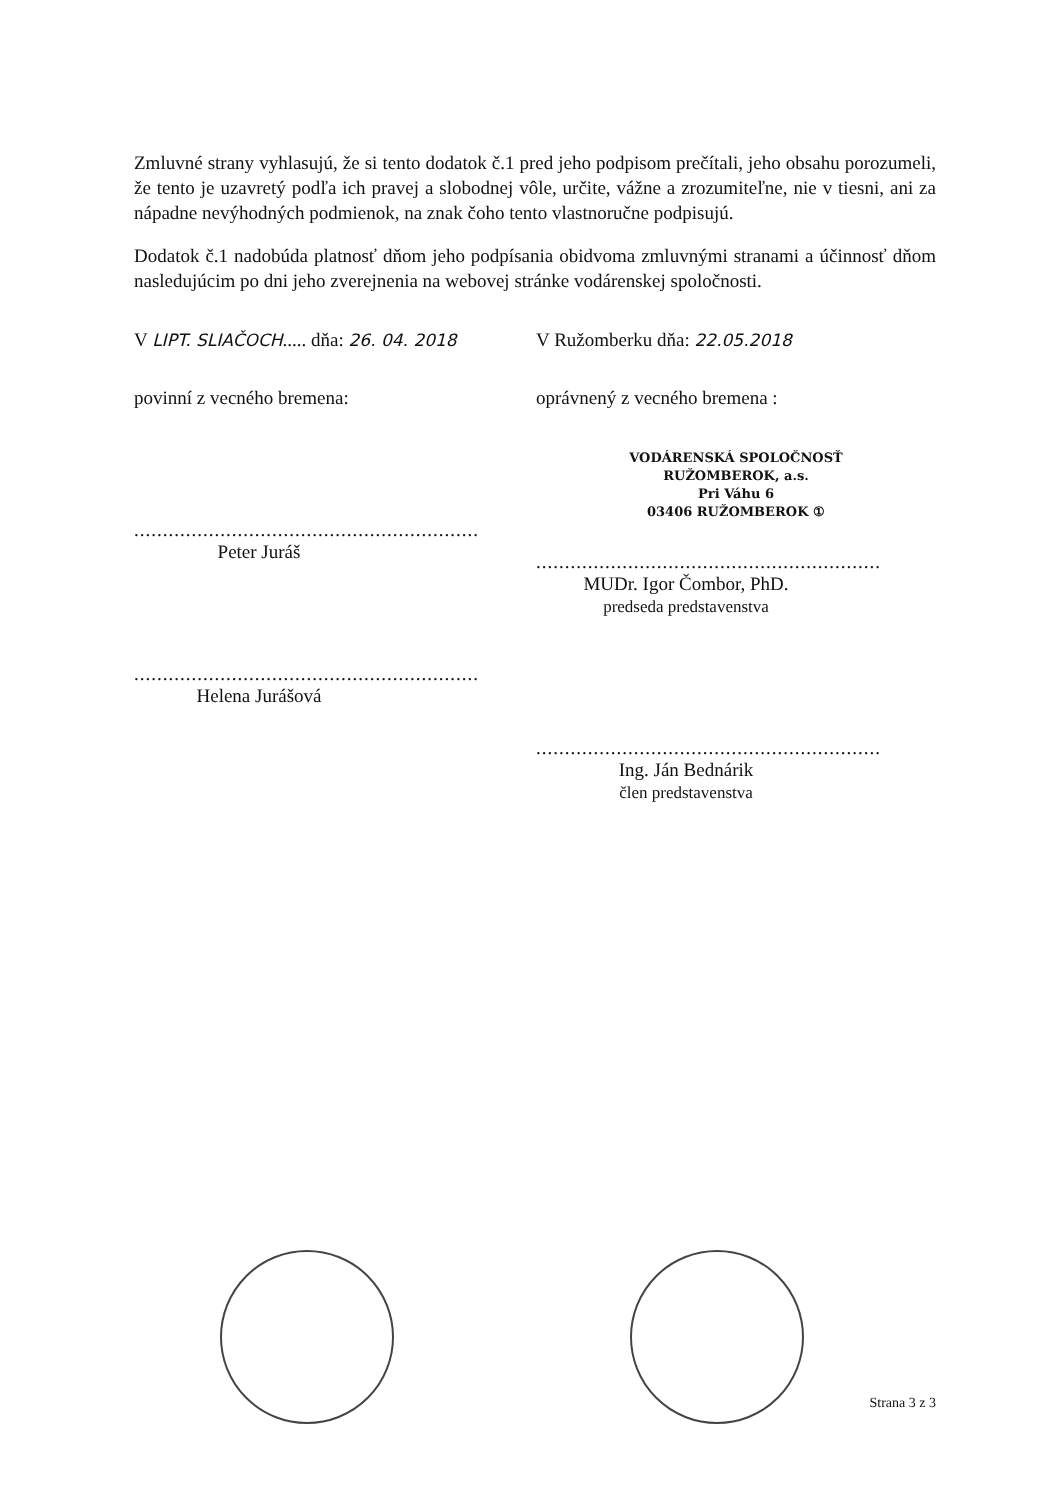Zmluvné strany vyhlasujú, že si tento dodatok č.1 pred jeho podpisom prečítali, jeho obsahu porozumeli, že tento je uzavretý podľa ich pravej a slobodnej vôle, určite, vážne a zrozumiteľne, nie v tiesni, ani za nápadne nevýhodných podmienok, na znak čoho tento vlastnoručne podpisujú.
Dodatok č.1 nadobúda platnosť dňom jeho podpísania obidvoma zmluvnými stranami a účinnosť dňom nasledujúcim po dni jeho zverejnenia na webovej stránke vodárenskej spoločnosti.
V LIPT. SLIAČOCH..... dňa: 26. 04. 2018
V Ružomberku dňa: 22.05.2018
povinní z vecného bremena:
............................................................
Peter Juráš
............................................................
Helena Jurášová
oprávnený z vecného bremena :
VODÁRENSKÁ SPOLOČNOSŤ
RUŽOMBEROK, a.s.
Pri Váhu 6
03406 RUŽOMBEROK ①
............................................................
MUDr. Igor Čombor, PhD.
predseda predstavenstva
............................................................
Ing. Ján Bednárik
člen predstavenstva
Strana 3 z 3